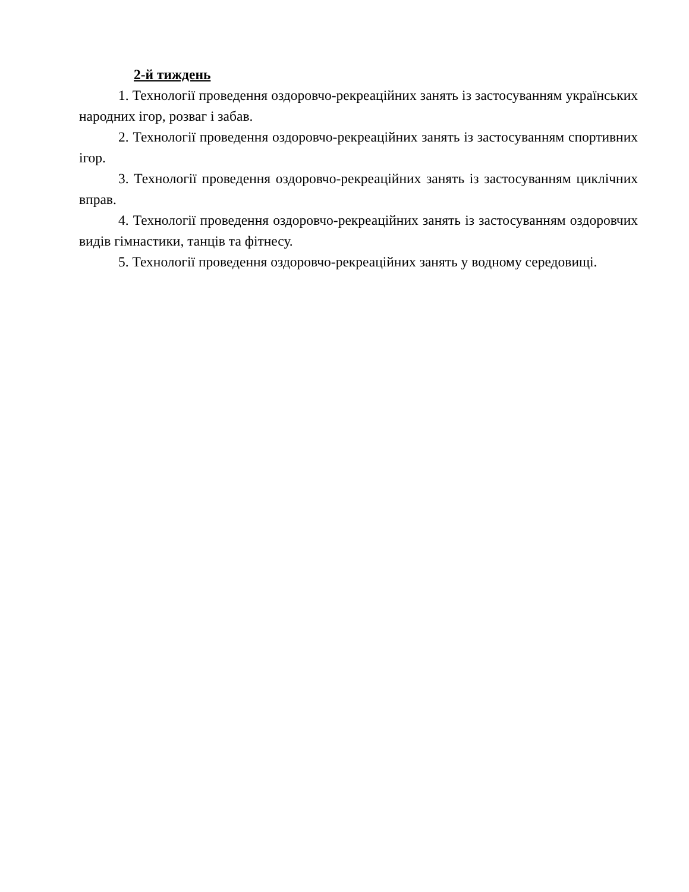2-й тиждень
1. Технології проведення оздоровчо-рекреаційних занять із застосуванням українських народних ігор, розваг і забав.
2. Технології проведення оздоровчо-рекреаційних занять із застосуванням спортивних ігор.
3. Технології проведення оздоровчо-рекреаційних занять із застосуванням циклічних вправ.
4. Технології проведення оздоровчо-рекреаційних занять із застосуванням оздоровчих видів гімнастики, танців та фітнесу.
5. Технології проведення оздоровчо-рекреаційних занять у водному середовищі.